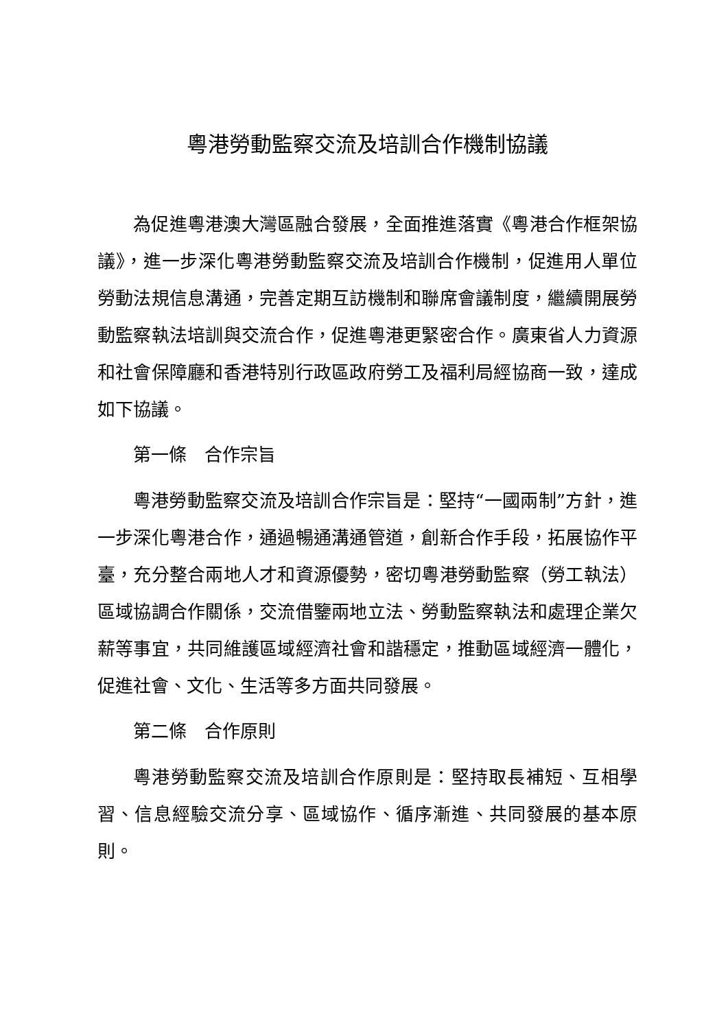粵港勞動監察交流及培訓合作機制協議
為促進粵港澳大灣區融合發展，全面推進落實《粵港合作框架協議》，進一步深化粵港勞動監察交流及培訓合作機制，促進用人單位勞動法規信息溝通，完善定期互訪機制和聯席會議制度，繼續開展勞動監察執法培訓與交流合作，促進粵港更緊密合作。廣東省人力資源和社會保障廳和香港特別行政區政府勞工及福利局經協商一致，達成如下協議。
第一條　合作宗旨
粵港勞動監察交流及培訓合作宗旨是：堅持“一國兩制”方針，進一步深化粵港合作，通過暢通溝通管道，創新合作手段，拓展協作平臺，充分整合兩地人才和資源優勢，密切粵港勞動監察（勞工執法）區域協調合作關係，交流借鑒兩地立法、勞動監察執法和處理企業欠薪等事宜，共同維護區域經濟社會和諧穩定，推動區域經濟一體化，促進社會、文化、生活等多方面共同發展。
第二條　合作原則
粵港勞動監察交流及培訓合作原則是：堅持取長補短、互相學習、信息經驗交流分享、區域協作、循序漸進、共同發展的基本原則。